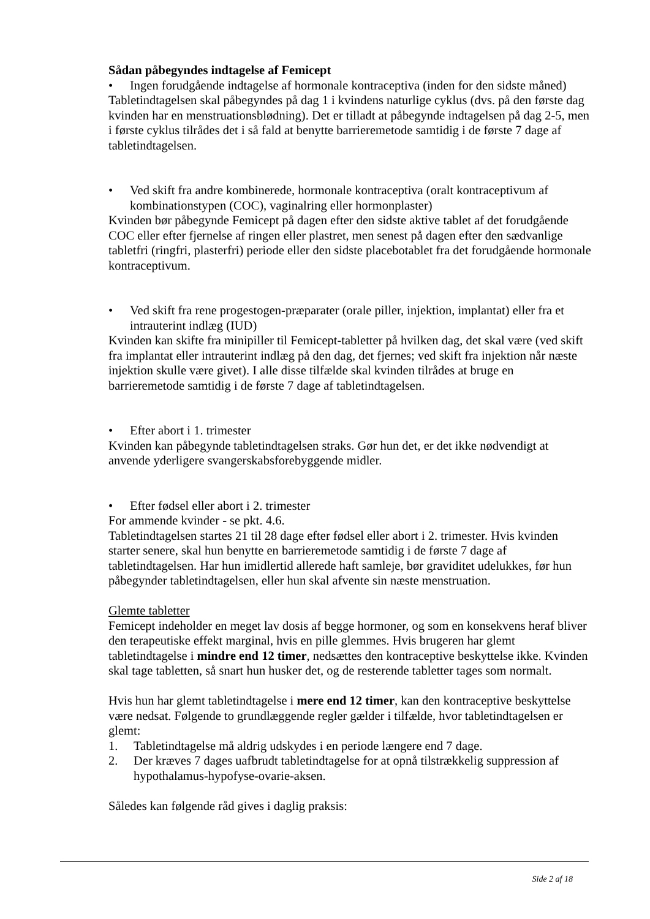Sådan påbegyndes indtagelse af Femicept
• Ingen forudgående indtagelse af hormonale kontraceptiva (inden for den sidste måned)
Tabletindtagelsen skal påbegyndes på dag 1 i kvindens naturlige cyklus (dvs. på den første dag kvinden har en menstruationsblødning). Det er tilladt at påbegynde indtagelsen på dag 2-5, men i første cyklus tilrådes det i så fald at benytte barrieremetode samtidig i de første 7 dage af tabletindtagelsen.
• Ved skift fra andre kombinerede, hormonale kontraceptiva (oralt kontraceptivum af kombinationstypen (COC), vaginalring eller hormonplaster)
Kvinden bør påbegynde Femicept på dagen efter den sidste aktive tablet af det forudgående COC eller efter fjernelse af ringen eller plastret, men senest på dagen efter den sædvanlige tabletfri (ringfri, plasterfri) periode eller den sidste placebotablet fra det forudgående hormonale kontraceptivum.
• Ved skift fra rene progestogen-præparater (orale piller, injektion, implantat) eller fra et intrauterint indlæg (IUD)
Kvinden kan skifte fra minipiller til Femicept-tabletter på hvilken dag, det skal være (ved skift fra implantat eller intrauterint indlæg på den dag, det fjernes; ved skift fra injektion når næste injektion skulle være givet). I alle disse tilfælde skal kvinden tilrådes at bruge en barrieremetode samtidig i de første 7 dage af tabletindtagelsen.
• Efter abort i 1. trimester
Kvinden kan påbegynde tabletindtagelsen straks. Gør hun det, er det ikke nødvendigt at anvende yderligere svangerskabsforebyggende midler.
• Efter fødsel eller abort i 2. trimester
For ammende kvinder - se pkt. 4.6.
Tabletindtagelsen startes 21 til 28 dage efter fødsel eller abort i 2. trimester. Hvis kvinden starter senere, skal hun benytte en barrieremetode samtidig i de første 7 dage af tabletindtagelsen. Har hun imidlertid allerede haft samleje, bør graviditet udelukkes, før hun påbegynder tabletindtagelsen, eller hun skal afvente sin næste menstruation.
Glemte tabletter
Femicept indeholder en meget lav dosis af begge hormoner, og som en konsekvens heraf bliver den terapeutiske effekt marginal, hvis en pille glemmes. Hvis brugeren har glemt tabletindtagelse i mindre end 12 timer, nedsættes den kontraceptive beskyttelse ikke. Kvinden skal tage tabletten, så snart hun husker det, og de resterende tabletter tages som normalt.
Hvis hun har glemt tabletindtagelse i mere end 12 timer, kan den kontraceptive beskyttelse være nedsat. Følgende to grundlæggende regler gælder i tilfælde, hvor tabletindtagelsen er glemt:
1. Tabletindtagelse må aldrig udskydes i en periode længere end 7 dage.
2. Der kræves 7 dages uafbrudt tabletindtagelse for at opnå tilstrækkelig suppression af hypothalamus-hypofyse-ovarie-aksen.
Således kan følgende råd gives i daglig praksis:
Side 2 af 18